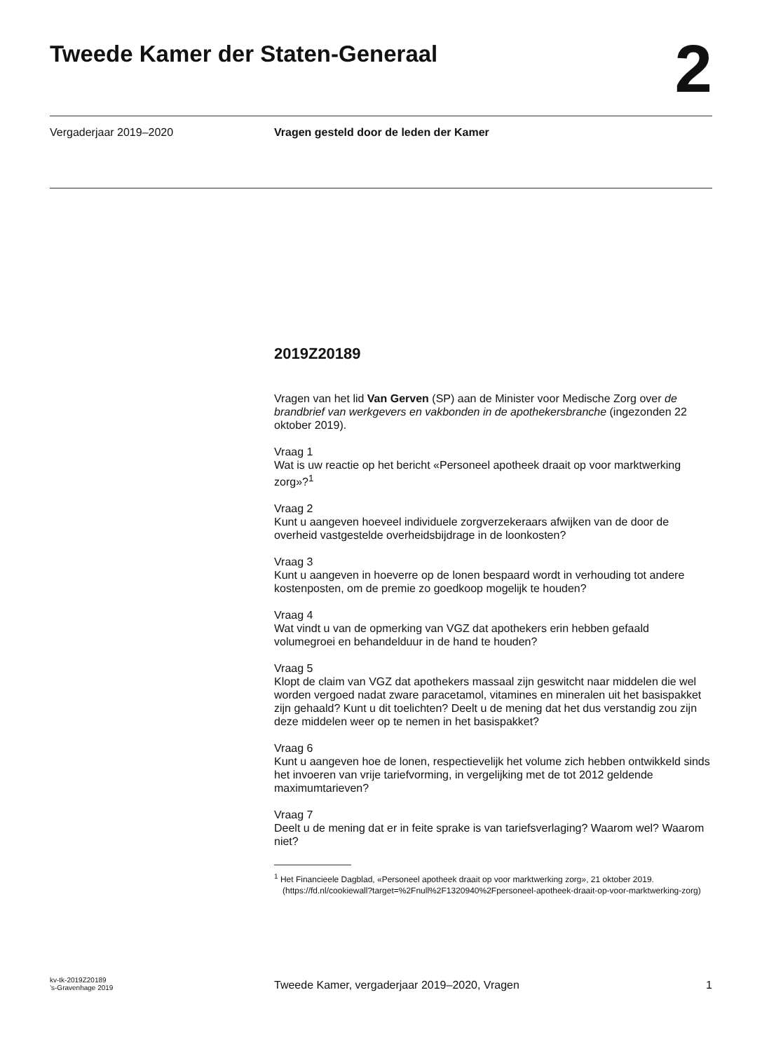Tweede Kamer der Staten-Generaal
2
Vergaderjaar 2019–2020 Vragen gesteld door de leden der Kamer
2019Z20189
Vragen van het lid Van Gerven (SP) aan de Minister voor Medische Zorg over de brandbrief van werkgevers en vakbonden in de apothekersbranche (ingezonden 22 oktober 2019).
Vraag 1
Wat is uw reactie op het bericht «Personeel apotheek draait op voor marktwerking zorg»?<sup>1</sup>
Vraag 2
Kunt u aangeven hoeveel individuele zorgverzekeraars afwijken van de door de overheid vastgestelde overheidsbijdrage in de loonkosten?
Vraag 3
Kunt u aangeven in hoeverre op de lonen bespaard wordt in verhouding tot andere kostenposten, om de premie zo goedkoop mogelijk te houden?
Vraag 4
Wat vindt u van de opmerking van VGZ dat apothekers erin hebben gefaald volumegroei en behandelduur in de hand te houden?
Vraag 5
Klopt de claim van VGZ dat apothekers massaal zijn geswitcht naar middelen die wel worden vergoed nadat zware paracetamol, vitamines en mineralen uit het basispakket zijn gehaald? Kunt u dit toelichten? Deelt u de mening dat het dus verstandig zou zijn deze middelen weer op te nemen in het basispakket?
Vraag 6
Kunt u aangeven hoe de lonen, respectievelijk het volume zich hebben ontwikkeld sinds het invoeren van vrije tariefvorming, in vergelijking met de tot 2012 geldende maximumtarieven?
Vraag 7
Deelt u de mening dat er in feite sprake is van tariefsverlaging? Waarom wel? Waarom niet?
<sup>1</sup> Het Financieele Dagblad, «Personeel apotheek draait op voor marktwerking zorg», 21 oktober 2019. (https://fd.nl/cookiewall?target=%2Fnull%2F1320940%2Fpersoneel-apotheek-draait-op-voor-marktwerking-zorg)
kv-tk-2019Z20189
’s-Gravenhage 2019
Tweede Kamer, vergaderjaar 2019–2020, Vragen
1